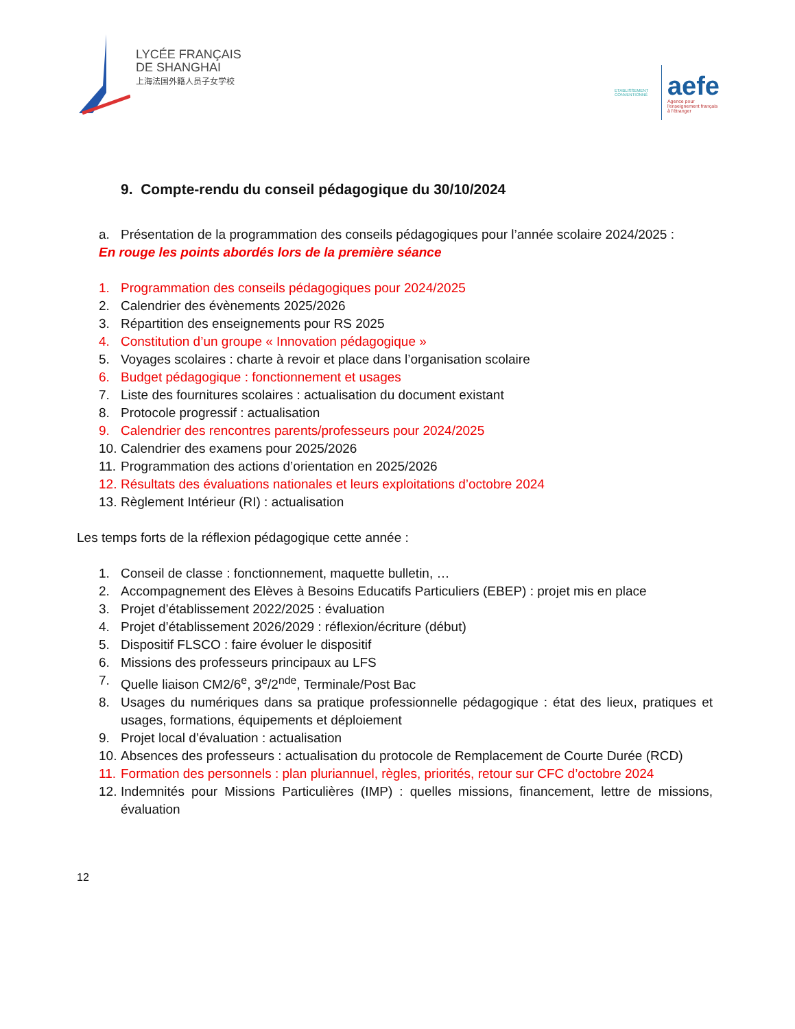LYCÉE FRANÇAIS
DE SHANGHAI
上海法国外籍人员子女学校
ETABLISSEMENT CONVENTIONNÉ
aefe
Agence pour
l'enseignement français
à l'étranger
9. Compte-rendu du conseil pédagogique du 30/10/2024
a. Présentation de la programmation des conseils pédagogiques pour l’année scolaire 2024/2025 :
En rouge les points abordés lors de la première séance
1. Programmation des conseils pédagogiques pour 2024/2025
2. Calendrier des évènements 2025/2026
3. Répartition des enseignements pour RS 2025
4. Constitution d’un groupe « Innovation pédagogique »
5. Voyages scolaires : charte à revoir et place dans l’organisation scolaire
6. Budget pédagogique : fonctionnement et usages
7. Liste des fournitures scolaires : actualisation du document existant
8. Protocole progressif : actualisation
9. Calendrier des rencontres parents/professeurs pour 2024/2025
10. Calendrier des examens pour 2025/2026
11. Programmation des actions d’orientation en 2025/2026
12. Résultats des évaluations nationales et leurs exploitations d’octobre 2024
13. Règlement Intérieur (RI) : actualisation
Les temps forts de la réflexion pédagogique cette année :
1. Conseil de classe : fonctionnement, maquette bulletin, …
2. Accompagnement des Elèves à Besoins Educatifs Particuliers (EBEP) : projet mis en place
3. Projet d’établissement 2022/2025 : évaluation
4. Projet d’établissement 2026/2029 : réflexion/écriture (début)
5. Dispositif FLSCO : faire évoluer le dispositif
6. Missions des professeurs principaux au LFS
7. Quelle liaison CM2/6<sup>e</sup>, 3<sup>e</sup>/2<sup>nde</sup>, Terminale/Post Bac
8. Usages du numériques dans sa pratique professionnelle pédagogique : état des lieux, pratiques et usages, formations, équipements et déploiement
9. Projet local d’évaluation : actualisation
10. Absences des professeurs : actualisation du protocole de Remplacement de Courte Durée (RCD)
11. Formation des personnels : plan pluriannuel, règles, priorités, retour sur CFC d’octobre 2024
12. Indemnités pour Missions Particulières (IMP) : quelles missions, financement, lettre de missions, évaluation
12